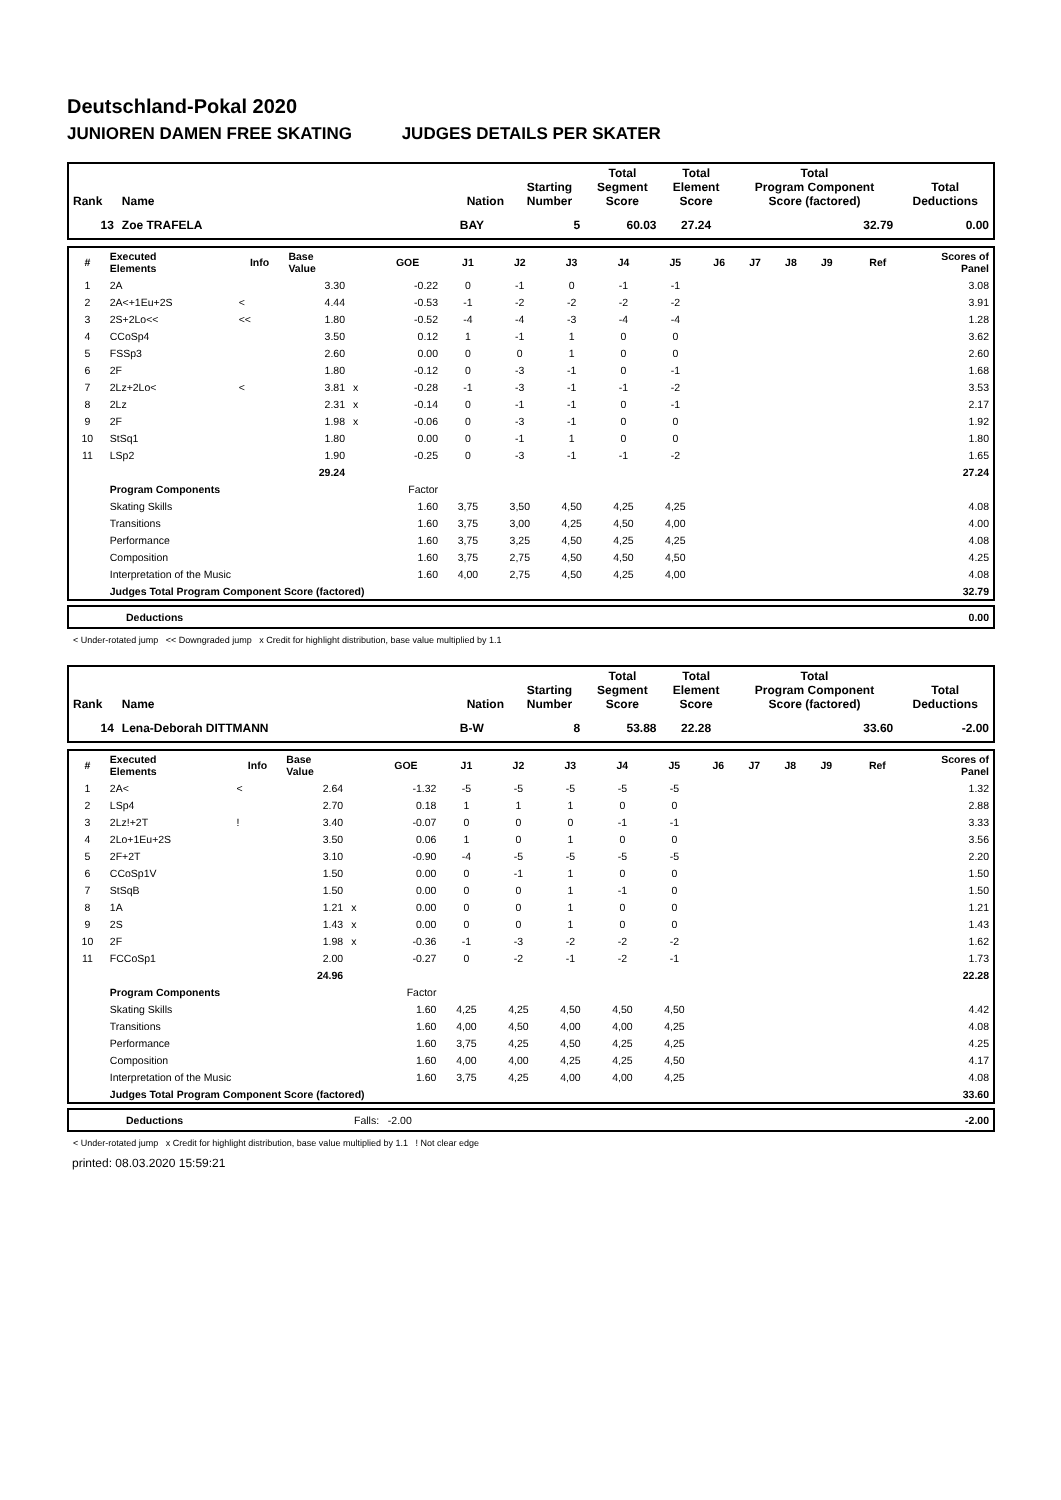Deutschland-Pokal 2020
JUNIOREN DAMEN FREE SKATING JUDGES DETAILS PER SKATER
| Rank | Name | Nation | Starting Number | Total Segment Score | Total Element Score | Total Program Component Score (factored) | Total Deductions |
| --- | --- | --- | --- | --- | --- | --- | --- |
| 13 | Zoe TRAFELA | BAY | 5 | 60.03 | 27.24 | 32.79 | 0.00 |
| # | Executed Elements | Info | Base Value | | GOE | J1 | J2 | J3 | J4 | J5 | J6 | J7 | J8 | J9 | Ref | Scores of Panel |
| --- | --- | --- | --- | --- | --- | --- | --- | --- | --- | --- | --- | --- | --- | --- | --- | --- |
| 1 | 2A | | 3.30 | | -0.22 | 0 | -1 | 0 | -1 | -1 | | | | | | 3.08 |
| 2 | 2A<+1Eu+2S | < | 4.44 | | -0.53 | -1 | -2 | -2 | -2 | -2 | | | | | | 3.91 |
| 3 | 2S+2Lo<< | << | 1.80 | | -0.52 | -4 | -4 | -3 | -4 | -4 | | | | | | 1.28 |
| 4 | CCoSp4 | | 3.50 | | 0.12 | 1 | -1 | 1 | 0 | 0 | | | | | | 3.62 |
| 5 | FSSp3 | | 2.60 | | 0.00 | 0 | 0 | 1 | 0 | 0 | | | | | | 2.60 |
| 6 | 2F | | 1.80 | | -0.12 | 0 | -3 | -1 | 0 | -1 | | | | | | 1.68 |
| 7 | 2Lz+2Lo< | < | 3.81 | x | -0.28 | -1 | -3 | -1 | -1 | -2 | | | | | | 3.53 |
| 8 | 2Lz | | 2.31 | x | -0.14 | 0 | -1 | -1 | 0 | -1 | | | | | | 2.17 |
| 9 | 2F | | 1.98 | x | -0.06 | 0 | -3 | -1 | 0 | 0 | | | | | | 1.92 |
| 10 | StSq1 | | 1.80 | | 0.00 | 0 | -1 | 1 | 0 | 0 | | | | | | 1.80 |
| 11 | LSp2 | | 1.90 | | -0.25 | 0 | -3 | -1 | -1 | -2 | | | | | | 1.65 |
| | | | 29.24 | | | | | | | | | | | | | 27.24 |
| | Program Components | | | | Factor | | | | | | | | | | | |
| | Skating Skills | | | | 1.60 | 3,75 | 3,50 | 4,50 | 4,25 | 4,25 | | | | | | 4.08 |
| | Transitions | | | | 1.60 | 3,75 | 3,00 | 4,25 | 4,50 | 4,00 | | | | | | 4.00 |
| | Performance | | | | 1.60 | 3,75 | 3,25 | 4,50 | 4,25 | 4,25 | | | | | | 4.08 |
| | Composition | | | | 1.60 | 3,75 | 2,75 | 4,50 | 4,50 | 4,50 | | | | | | 4.25 |
| | Interpretation of the Music | | | | 1.60 | 4,00 | 2,75 | 4,50 | 4,25 | 4,00 | | | | | | 4.08 |
| | Judges Total Program Component Score (factored) | | | | | | | | | | | | | | | 32.79 |
| | Deductions | 0.00 |
< Under-rotated jump << Downgraded jump x Credit for highlight distribution, base value multiplied by 1.1
| Rank | Name | Nation | Starting Number | Total Segment Score | Total Element Score | Total Program Component Score (factored) | Total Deductions |
| --- | --- | --- | --- | --- | --- | --- | --- |
| 14 | Lena-Deborah DITTMANN | B-W | 8 | 53.88 | 22.28 | 33.60 | -2.00 |
| # | Executed Elements | Info | Base Value | | GOE | J1 | J2 | J3 | J4 | J5 | J6 | J7 | J8 | J9 | Ref | Scores of Panel |
| --- | --- | --- | --- | --- | --- | --- | --- | --- | --- | --- | --- | --- | --- | --- | --- | --- |
| 1 | 2A< | < | 2.64 | | -1.32 | -5 | -5 | -5 | -5 | -5 | | | | | | 1.32 |
| 2 | LSp4 | | 2.70 | | 0.18 | 1 | 1 | 1 | 0 | 0 | | | | | | 2.88 |
| 3 | 2Lz!+2T | ! | 3.40 | | -0.07 | 0 | 0 | 0 | -1 | -1 | | | | | | 3.33 |
| 4 | 2Lo+1Eu+2S | | 3.50 | | 0.06 | 1 | 0 | 1 | 0 | 0 | | | | | | 3.56 |
| 5 | 2F+2T | | 3.10 | | -0.90 | -4 | -5 | -5 | -5 | -5 | | | | | | 2.20 |
| 6 | CCoSp1V | | 1.50 | | 0.00 | 0 | -1 | 1 | 0 | 0 | | | | | | 1.50 |
| 7 | StSqB | | 1.50 | | 0.00 | 0 | 0 | 1 | -1 | 0 | | | | | | 1.50 |
| 8 | 1A | | 1.21 | x | 0.00 | 0 | 0 | 1 | 0 | 0 | | | | | | 1.21 |
| 9 | 2S | | 1.43 | x | 0.00 | 0 | 0 | 1 | 0 | 0 | | | | | | 1.43 |
| 10 | 2F | | 1.98 | x | -0.36 | -1 | -3 | -2 | -2 | -2 | | | | | | 1.62 |
| 11 | FCCoSp1 | | 2.00 | | -0.27 | 0 | -2 | -1 | -2 | -1 | | | | | | 1.73 |
| | | | 24.96 | | | | | | | | | | | | | 22.28 |
| | Program Components | | | | Factor | | | | | | | | | | | |
| | Skating Skills | | | | 1.60 | 4,25 | 4,25 | 4,50 | 4,50 | 4,50 | | | | | | 4.42 |
| | Transitions | | | | 1.60 | 4,00 | 4,50 | 4,00 | 4,00 | 4,25 | | | | | | 4.08 |
| | Performance | | | | 1.60 | 3,75 | 4,25 | 4,50 | 4,25 | 4,25 | | | | | | 4.25 |
| | Composition | | | | 1.60 | 4,00 | 4,00 | 4,25 | 4,25 | 4,50 | | | | | | 4.17 |
| | Interpretation of the Music | | | | 1.60 | 3,75 | 4,25 | 4,00 | 4,00 | 4,25 | | | | | | 4.08 |
| | Judges Total Program Component Score (factored) | | | | | | | | | | | | | | | 33.60 |
| | Deductions | Falls: -2.00 | -2.00 |
< Under-rotated jump x Credit for highlight distribution, base value multiplied by 1.1 ! Not clear edge
printed: 08.03.2020 15:59:21